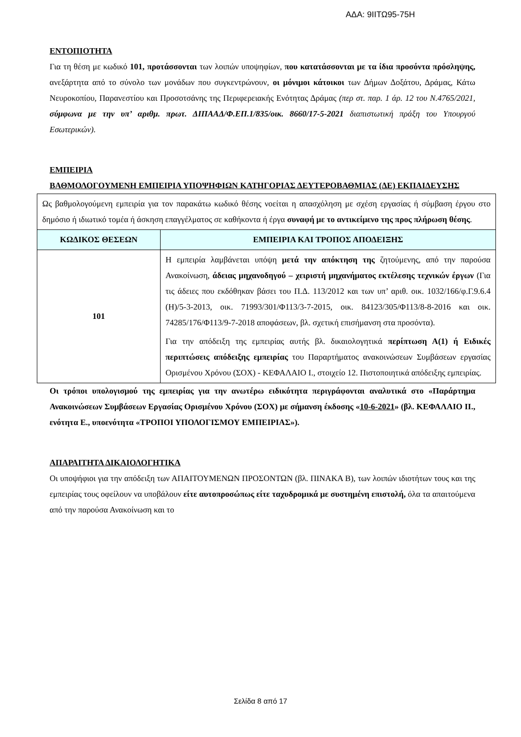ΑΔΑ: 9ΙΙΤΩ95-75Η
ΕΝΤΟΠΙΟΤΗΤΑ
Για τη θέση με κωδικό 101, προτάσσονται των λοιπών υποψηφίων, που κατατάσσονται με τα ίδια προσόντα πρόσληψης, ανεξάρτητα από το σύνολο των μονάδων που συγκεντρώνουν, οι μόνιμοι κάτοικοι των Δήμων Δοξάτου, Δράμας, Κάτω Νευροκοπίου, Παρανεστίου και Προσοτσάνης της Περιφερειακής Ενότητας Δράμας (περ στ. παρ. 1 άρ. 12 του Ν.4765/2021, σύμφωνα με την υπ’ αριθμ. πρωτ. ΔΙΠΑΑΔ/Φ.ΕΠ.1/835/οικ. 8660/17-5-2021 διαπιστωτική πράξη του Υπουργού Εσωτερικών).
ΕΜΠΕΙΡΙΑ
ΒΑΘΜΟΛΟΓΟΥΜΕΝΗ ΕΜΠΕΙΡΙΑ ΥΠΟΨΗΦΙΩΝ ΚΑΤΗΓΟΡΙΑΣ ΔΕΥΤΕΡΟΒΑΘΜΙΑΣ (ΔΕ) ΕΚΠΑΙΔΕΥΣΗΣ
| Ως βαθμολογούμενη εμπειρία για τον παρακάτω κωδικό θέσης νοείται η απασχόληση με σχέση εργασίας ή σύμβαση έργου στο δημόσιο ή ιδιωτικό τομέα ή άσκηση επαγγέλματος σε καθήκοντα ή έργα συναφή με το αντικείμενο της προς πλήρωση θέσης . | |
| ΚΩΔΙΚΟΣ ΘΕΣΕΩΝ | ΕΜΠΕΙΡΙΑ ΚΑΙ ΤΡΟΠΟΣ ΑΠΟΔΕΙΞΗΣ |
| 101 | Η εμπειρία λαμβάνεται υπόψη μετά την απόκτηση της ζητούμενης, από την παρούσα Ανακοίνωση, άδειας μηχανοδηγού – χειριστή μηχανήματος εκτέλεσης τεχνικών έργων (Για τις άδειες που εκδόθηκαν βάσει του Π.Δ. 113/2012 και των υπ’ αριθ. οικ. 1032/166/φ.Γ.9.6.4 (Η)/5-3-2013, οικ. 71993/301/Φ113/3-7-2015, οικ. 84123/305/Φ113/8-8-2016 και οικ. 74285/176/Φ113/9-7-2018 αποφάσεων, βλ. σχετική επισήμανση στα προσόντα). Για την απόδειξη της εμπειρίας αυτής βλ. δικαιολογητικά περίπτωση Α(1) ή Ειδικές περιπτώσεις απόδειξης εμπειρίας του Παραρτήματος ανακοινώσεων Συμβάσεων εργασίας Ορισμένου Χρόνου (ΣΟΧ) - ΚΕΦΑΛΑΙΟ Ι., στοιχείο 12. Πιστοποιητικά απόδειξης εμπειρίας. |
Οι τρόποι υπολογισμού της εμπειρίας για την ανωτέρω ειδικότητα περιγράφονται αναλυτικά στο «Παράρτημα Ανακοινώσεων Συμβάσεων Εργασίας Ορισμένου Χρόνου (ΣΟΧ) με σήμανση έκδοσης «10-6-2021» (βλ. ΚΕΦΑΛΑΙΟ ΙΙ., ενότητα Ε., υποενότητα «ΤΡΟΠΟΙ ΥΠΟΛΟΓΙΣΜΟΥ ΕΜΠΕΙΡΙΑΣ»).
ΑΠΑΡΑΙΤΗΤΑ ΔΙΚΑΙΟΛΟΓΗΤΙΚΑ
Οι υποψήφιοι για την απόδειξη των ΑΠΑΙΤΟΥΜΕΝΩΝ ΠΡΟΣΟΝΤΩΝ (βλ. ΠΙΝΑΚΑ Β), των λοιπών ιδιοτήτων τους και της εμπειρίας τους οφείλουν να υποβάλουν είτε αυτοπροσώπως είτε ταχυδρομικά με συστημένη επιστολή, όλα τα απαιτούμενα από την παρούσα Ανακοίνωση και το
Σελίδα 8 από 17